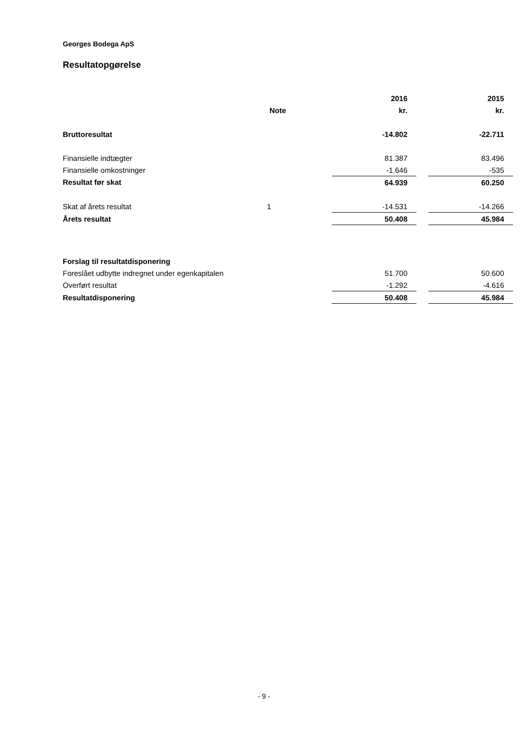Georges Bodega ApS
Resultatopgørelse
| | | 2016 | | 2015 |
| --- | --- | --- | --- | --- |
| | Note | kr. | | kr. |
| Bruttoresultat | | -14.802 | | -22.711 |
| Finansielle indtægter | | 81.387 | | 83.496 |
| Finansielle omkostninger | | -1.646 | | -535 |
| Resultat før skat | | 64.939 | | 60.250 |
| Skat af årets resultat | 1 | -14.531 | | -14.266 |
| Årets resultat | | 50.408 | | 45.984 |
| Forslag til resultatdisponering | | | | |
| Foreslået udbytte indregnet under egenkapitalen | | 51.700 | | 50.600 |
| Overført resultat | | -1.292 | | -4.616 |
| Resultatdisponering | | 50.408 | | 45.984 |
- 9 -